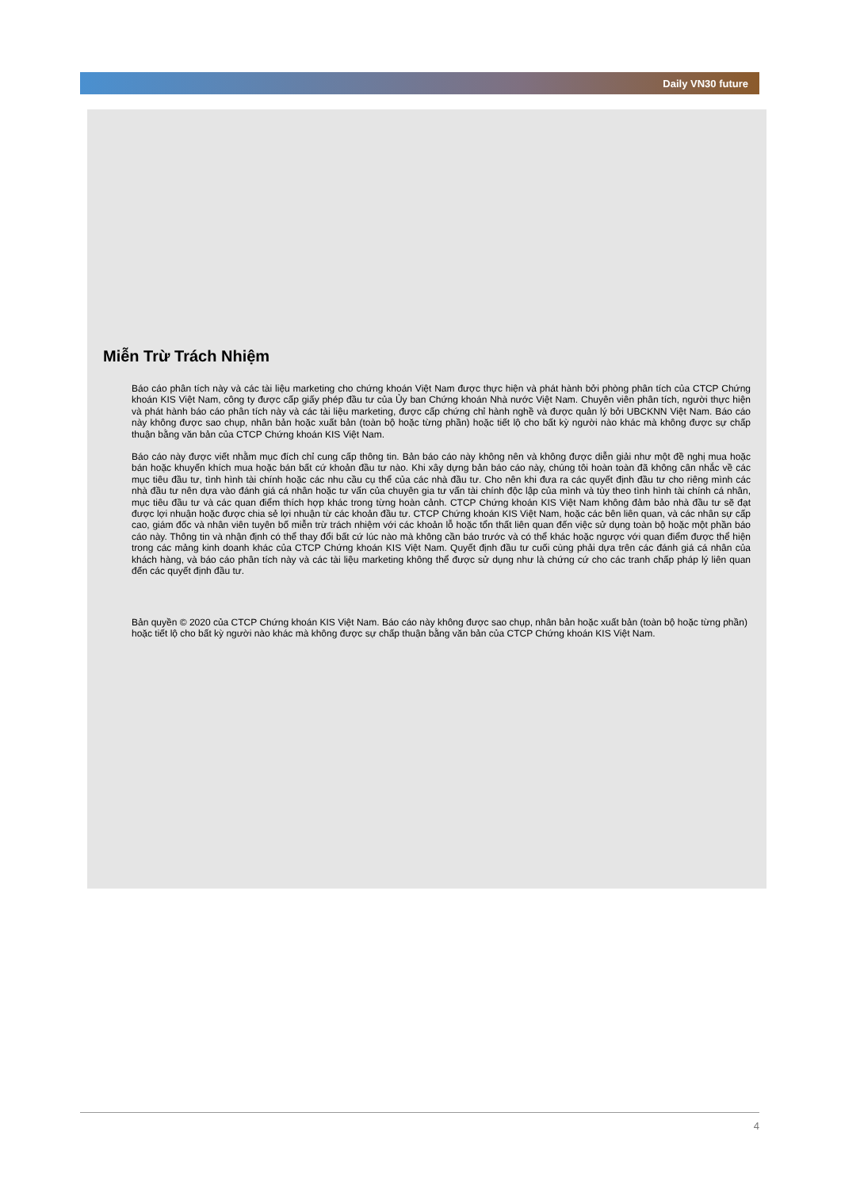Daily VN30 future
Miễn Trừ Trách Nhiệm
Báo cáo phân tích này và các tài liệu marketing cho chứng khoán Việt Nam được thực hiện và phát hành bởi phòng phân tích của CTCP Chứng khoán KIS Việt Nam, công ty được cấp giấy phép đầu tư của Ủy ban Chứng khoán Nhà nước Việt Nam. Chuyên viên phân tích, người thực hiện và phát hành báo cáo phân tích này và các tài liệu marketing, được cấp chứng chỉ hành nghề và được quản lý bởi UBCKNN Việt Nam. Báo cáo này không được sao chụp, nhân bản hoặc xuất bản (toàn bộ hoặc từng phần) hoặc tiết lộ cho bất kỳ người nào khác mà không được sự chấp thuận bằng văn bản của CTCP Chứng khoán KIS Việt Nam.
Báo cáo này được viết nhằm mục đích chỉ cung cấp thông tin. Bản báo cáo này không nên và không được diễn giải như một đề nghị mua hoặc bán hoặc khuyến khích mua hoặc bán bất cứ khoản đầu tư nào. Khi xây dựng bản báo cáo này, chúng tôi hoàn toàn đã không cân nhắc về các mục tiêu đầu tư, tình hình tài chính hoặc các nhu cầu cụ thể của các nhà đầu tư. Cho nên khi đưa ra các quyết định đầu tư cho riêng mình các nhà đầu tư nên dựa vào đánh giá cá nhân hoặc tư vấn của chuyên gia tư vấn tài chính độc lập của mình và tùy theo tình hình tài chính cá nhân, mục tiêu đầu tư và các quan điểm thích hợp khác trong từng hoàn cảnh. CTCP Chứng khoán KIS Việt Nam không đảm bảo nhà đầu tư sẽ đạt được lợi nhuận hoặc được chia sẻ lợi nhuận từ các khoản đầu tư. CTCP Chứng khoán KIS Việt Nam, hoặc các bên liên quan, và các nhân sự cấp cao, giám đốc và nhân viên tuyên bố miễn trừ trách nhiệm với các khoản lỗ hoặc tổn thất liên quan đến việc sử dụng toàn bộ hoặc một phần báo cáo này. Thông tin và nhận định có thể thay đổi bất cứ lúc nào mà không cần báo trước và có thể khác hoặc ngược với quan điểm được thể hiện trong các mảng kinh doanh khác của CTCP Chứng khoán KIS Việt Nam. Quyết định đầu tư cuối cùng phải dựa trên các đánh giá cá nhân của khách hàng, và báo cáo phân tích này và các tài liệu marketing không thể được sử dụng như là chứng cứ cho các tranh chấp pháp lý liên quan đến các quyết định đầu tư.
Bản quyền © 2020 của CTCP Chứng khoán KIS Việt Nam. Báo cáo này không được sao chụp, nhân bản hoặc xuất bản (toàn bộ hoặc từng phần) hoặc tiết lộ cho bất kỳ người nào khác mà không được sự chấp thuận bằng văn bản của CTCP Chứng khoán KIS Việt Nam.
4